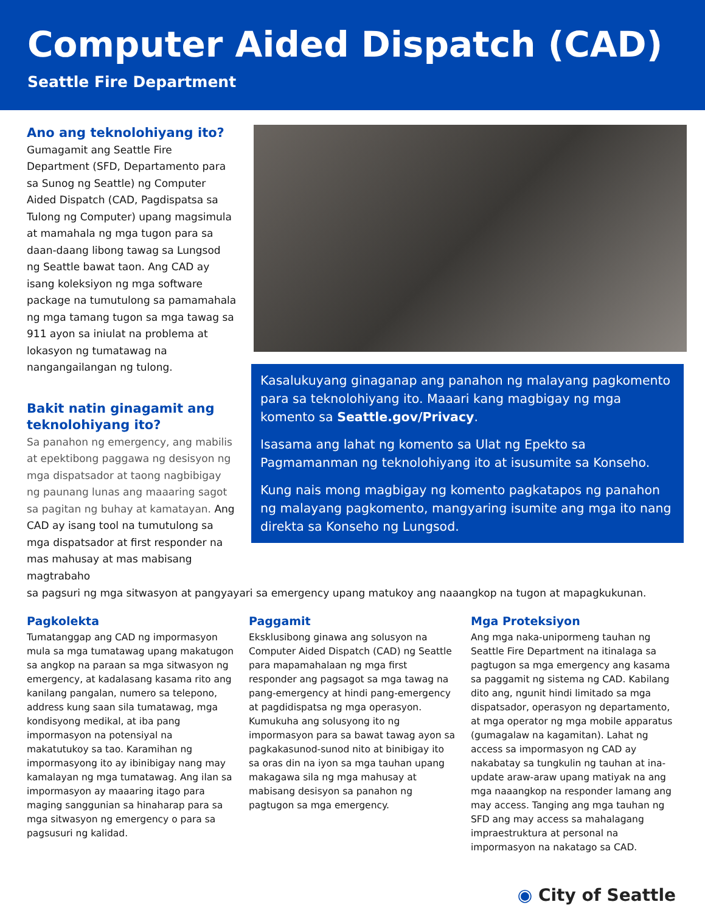Computer Aided Dispatch (CAD)
Seattle Fire Department
Ano ang teknolohiyang ito?
Gumagamit ang Seattle Fire Department (SFD, Departamento para sa Sunog ng Seattle) ng Computer Aided Dispatch (CAD, Pagdispatsa sa Tulong ng Computer) upang magsimula at mamahala ng mga tugon para sa daan-daang libong tawag sa Lungsod ng Seattle bawat taon. Ang CAD ay isang koleksiyon ng mga software package na tumutulong sa pamamahala ng mga tamang tugon sa mga tawag sa 911 ayon sa iniulat na problema at lokasyon ng tumatawag na nangangailangan ng tulong.
Bakit natin ginagamit ang teknolohiyang ito?
Sa panahon ng emergency, ang mabilis at epektibong paggawa ng desisyon ng mga dispatsador at taong nagbibigay ng paunang lunas ang maaaring sagot sa pagitan ng buhay at kamatayan. Ang CAD ay isang tool na tumutulong sa mga dispatsador at first responder na mas mahusay at mas mabisang magtrabaho
Kasalukuyang ginaganap ang panahon ng malayang pagkomento para sa teknolohiyang ito. Maaari kang magbigay ng mga komento sa Seattle.gov/Privacy.
Isasama ang lahat ng komento sa Ulat ng Epekto sa Pagmamanman ng teknolohiyang ito at isusumite sa Konseho.
Kung nais mong magbigay ng komento pagkatapos ng panahon ng malayang pagkomento, mangyaring isumite ang mga ito nang direkta sa Konseho ng Lungsod.
sa pagsuri ng mga sitwasyon at pangyayari sa emergency upang matukoy ang naaangkop na tugon at mapagkukunan.
Pagkolekta
Tumatanggap ang CAD ng impormasyon mula sa mga tumatawag upang makatugon sa angkop na paraan sa mga sitwasyon ng emergency, at kadalasang kasama rito ang kanilang pangalan, numero sa telepono, address kung saan sila tumatawag, mga kondisyong medikal, at iba pang impormasyon na potensiyal na makatutukoy sa tao. Karamihan ng impormasyong ito ay ibinibigay nang may kamalayan ng mga tumatawag. Ang ilan sa impormasyon ay maaaring itago para maging sanggunian sa hinaharap para sa mga sitwasyon ng emergency o para sa pagsusuri ng kalidad.
Paggamit
Eksklusibong ginawa ang solusyon na Computer Aided Dispatch (CAD) ng Seattle para mapamahalaan ng mga first responder ang pagsagot sa mga tawag na pang-emergency at hindi pang-emergency at pagdidispatsa ng mga operasyon. Kumukuha ang solusyong ito ng impormasyon para sa bawat tawag ayon sa pagkakasunod-sunod nito at binibigay ito sa oras din na iyon sa mga tauhan upang makagawa sila ng mga mahusay at mabisang desisyon sa panahon ng pagtugon sa mga emergency.
Mga Proteksiyon
Ang mga naka-unipormeng tauhan ng Seattle Fire Department na itinalaga sa pagtugon sa mga emergency ang kasama sa paggamit ng sistema ng CAD. Kabilang dito ang, ngunit hindi limitado sa mga dispatsador, operasyon ng departamento, at mga operator ng mga mobile apparatus (gumagalaw na kagamitan). Lahat ng access sa impormasyon ng CAD ay nakabatay sa tungkulin ng tauhan at ina-update araw-araw upang matiyak na ang mga naaangkop na responder lamang ang may access. Tanging ang mga tauhan ng SFD ang may access sa mahalagang impraestruktura at personal na impormasyon na nakatago sa CAD.
◉ City of Seattle